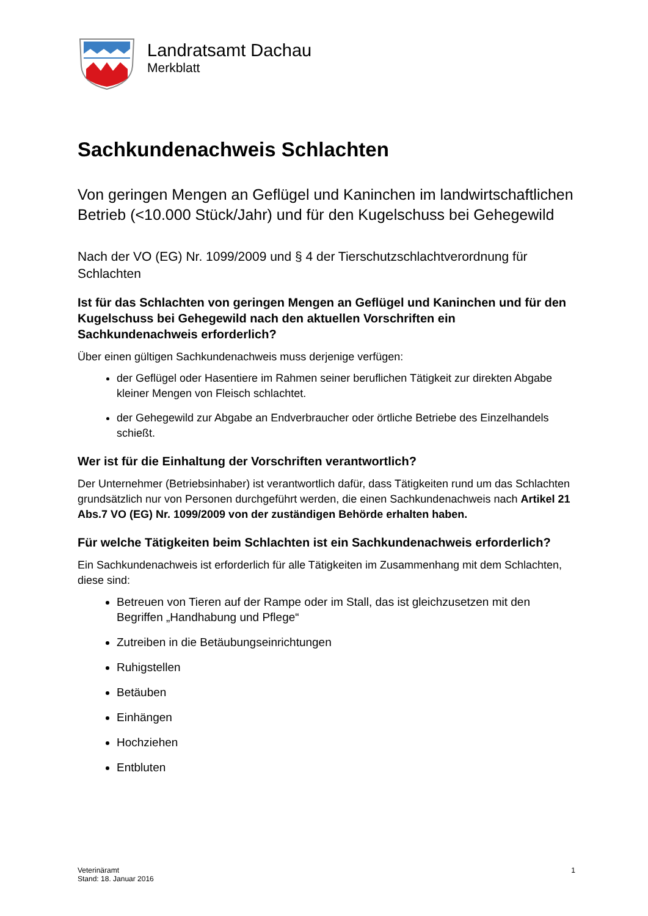Landratsamt Dachau
Merkblatt
Sachkundenachweis Schlachten
Von geringen Mengen an Geflügel und Kaninchen im landwirtschaftlichen Betrieb (<10.000 Stück/Jahr) und für den Kugelschuss bei Gehegewild
Nach der VO (EG) Nr. 1099/2009 und § 4 der Tierschutzschlachtverordnung für Schlachten
Ist für das Schlachten von geringen Mengen an Geflügel und Kaninchen und für den Kugelschuss bei Gehegewild nach den aktuellen Vorschriften ein Sachkundenachweis erforderlich?
Über einen gültigen Sachkundenachweis muss derjenige verfügen:
der Geflügel oder Hasentiere im Rahmen seiner beruflichen Tätigkeit zur direkten Abgabe kleiner Mengen von Fleisch schlachtet.
der Gehegewild zur Abgabe an Endverbraucher oder örtliche Betriebe des Einzelhandels schießt.
Wer ist für die Einhaltung der Vorschriften verantwortlich?
Der Unternehmer (Betriebsinhaber) ist verantwortlich dafür, dass Tätigkeiten rund um das Schlachten grundsätzlich nur von Personen durchgeführt werden, die einen Sachkundenachweis nach Artikel 21 Abs.7 VO (EG) Nr. 1099/2009 von der zuständigen Behörde erhalten haben.
Für welche Tätigkeiten beim Schlachten ist ein Sachkundenachweis erforderlich?
Ein Sachkundenachweis ist erforderlich für alle Tätigkeiten im Zusammenhang mit dem Schlachten, diese sind:
Betreuen von Tieren auf der Rampe oder im Stall, das ist gleichzusetzen mit den Begriffen „Handhabung und Pflege“
Zutreiben in die Betäubungseinrichtungen
Ruhigstellen
Betäuben
Einhängen
Hochziehen
Entbluten
Veterinäramt
Stand: 18. Januar 2016
1